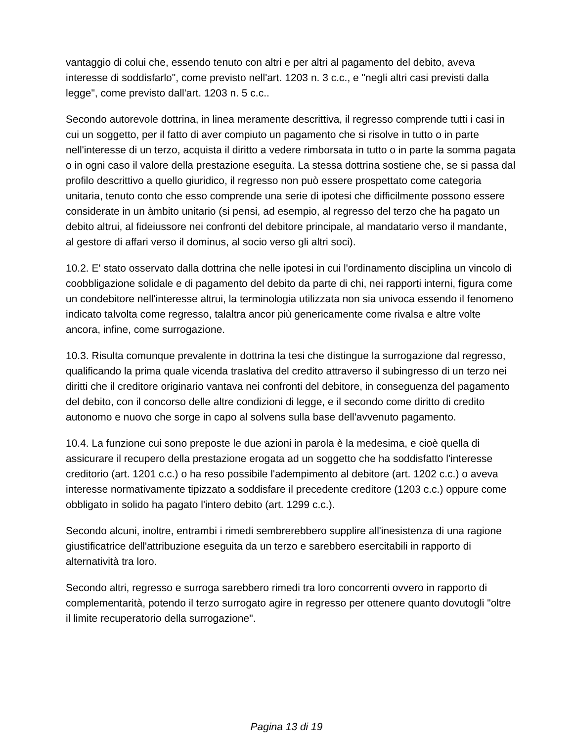vantaggio di colui che, essendo tenuto con altri e per altri al pagamento del debito, aveva interesse di soddisfarlo", come previsto nell'art. 1203 n. 3 c.c., e "negli altri casi previsti dalla legge", come previsto dall'art. 1203 n. 5 c.c..
Secondo autorevole dottrina, in linea meramente descrittiva, il regresso comprende tutti i casi in cui un soggetto, per il fatto di aver compiuto un pagamento che si risolve in tutto o in parte nell'interesse di un terzo, acquista il diritto a vedere rimborsata in tutto o in parte la somma pagata o in ogni caso il valore della prestazione eseguita. La stessa dottrina sostiene che, se si passa dal profilo descrittivo a quello giuridico, il regresso non può essere prospettato come categoria unitaria, tenuto conto che esso comprende una serie di ipotesi che difficilmente possono essere considerate in un àmbito unitario (si pensi, ad esempio, al regresso del terzo che ha pagato un debito altrui, al fideiussore nei confronti del debitore principale, al mandatario verso il mandante, al gestore di affari verso il dominus, al socio verso gli altri soci).
10.2. E' stato osservato dalla dottrina che nelle ipotesi in cui l'ordinamento disciplina un vincolo di coobbligazione solidale e di pagamento del debito da parte di chi, nei rapporti interni, figura come un condebitore nell'interesse altrui, la terminologia utilizzata non sia univoca essendo il fenomeno indicato talvolta come regresso, talaltra ancor più genericamente come rivalsa e altre volte ancora, infine, come surrogazione.
10.3. Risulta comunque prevalente in dottrina la tesi che distingue la surrogazione dal regresso, qualificando la prima quale vicenda traslativa del credito attraverso il subingresso di un terzo nei diritti che il creditore originario vantava nei confronti del debitore, in conseguenza del pagamento del debito, con il concorso delle altre condizioni di legge, e il secondo come diritto di credito autonomo e nuovo che sorge in capo al solvens sulla base dell'avvenuto pagamento.
10.4. La funzione cui sono preposte le due azioni in parola è la medesima, e cioè quella di assicurare il recupero della prestazione erogata ad un soggetto che ha soddisfatto l'interesse creditorio (art. 1201 c.c.) o ha reso possibile l'adempimento al debitore (art. 1202 c.c.) o aveva interesse normativamente tipizzato a soddisfare il precedente creditore (1203 c.c.) oppure come obbligato in solido ha pagato l'intero debito (art. 1299 c.c.).
Secondo alcuni, inoltre, entrambi i rimedi sembrerebbero supplire all'inesistenza di una ragione giustificatrice dell'attribuzione eseguita da un terzo e sarebbero esercitabili in rapporto di alternatività tra loro.
Secondo altri, regresso e surroga sarebbero rimedi tra loro concorrenti ovvero in rapporto di complementarità, potendo il terzo surrogato agire in regresso per ottenere quanto dovutogli "oltre il limite recuperatorio della surrogazione".
Pagina 13 di 19